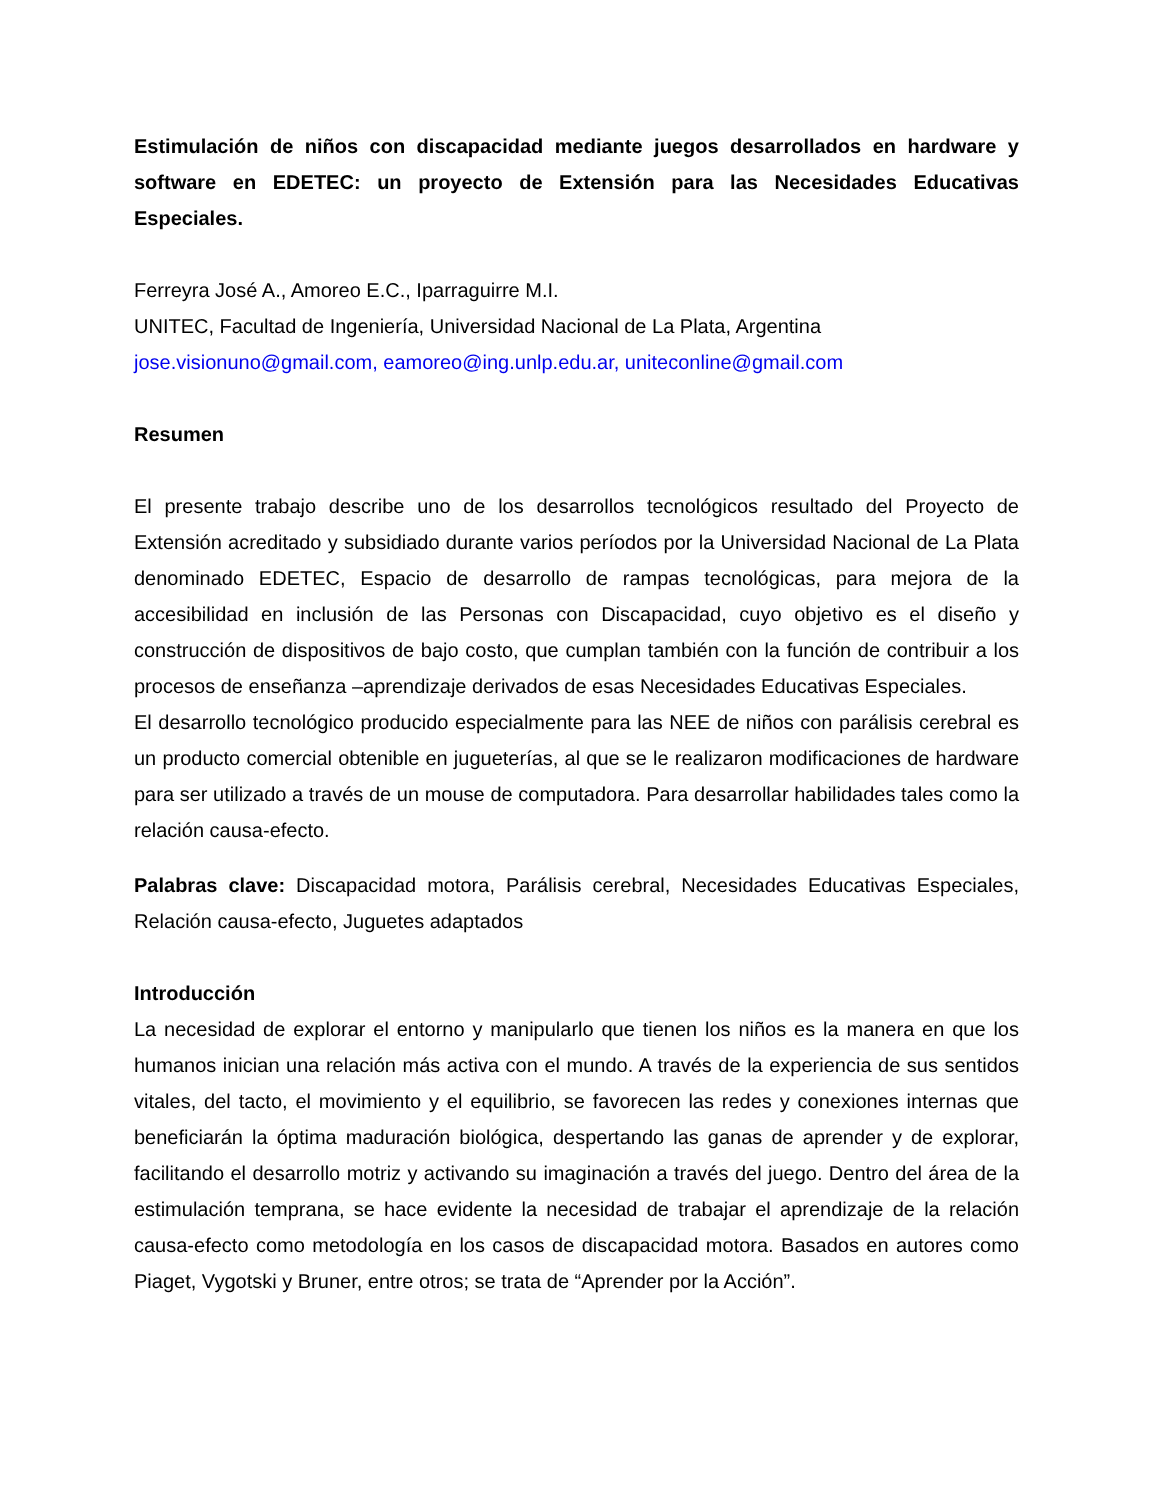Estimulación de niños con discapacidad mediante juegos desarrollados en hardware y software en EDETEC: un proyecto de Extensión para las Necesidades Educativas Especiales.
Ferreyra José A., Amoreo E.C., Iparraguirre M.I.
UNITEC, Facultad de Ingeniería, Universidad Nacional de La Plata, Argentina
jose.visionuno@gmail.com, eamoreo@ing.unlp.edu.ar, uniteconline@gmail.com
Resumen
El presente trabajo describe uno de los desarrollos tecnológicos resultado del Proyecto de Extensión acreditado y subsidiado durante varios períodos por la Universidad Nacional de La Plata denominado EDETEC, Espacio de desarrollo de rampas tecnológicas, para mejora de la accesibilidad en inclusión de las Personas con Discapacidad, cuyo objetivo es el diseño y construcción de dispositivos de bajo costo, que cumplan también con la función de contribuir a los procesos de enseñanza –aprendizaje derivados de esas Necesidades Educativas Especiales.
El desarrollo tecnológico producido especialmente para las NEE de niños con parálisis cerebral es un producto comercial obtenible en jugueterías, al que se le realizaron modificaciones de hardware para ser utilizado a través de un mouse de computadora. Para desarrollar habilidades tales como la relación causa-efecto.
Palabras clave: Discapacidad motora, Parálisis cerebral, Necesidades Educativas Especiales, Relación causa-efecto, Juguetes adaptados
Introducción
La necesidad de explorar el entorno y manipularlo que tienen los niños es la manera en que los humanos inician una relación más activa con el mundo. A través de la experiencia de sus sentidos vitales, del tacto, el movimiento y el equilibrio, se favorecen las redes y conexiones internas que beneficiarán la óptima maduración biológica, despertando las ganas de aprender y de explorar, facilitando el desarrollo motriz y activando su imaginación a través del juego. Dentro del área de la estimulación temprana, se hace evidente la necesidad de trabajar el aprendizaje de la relación causa-efecto como metodología en los casos de discapacidad motora. Basados en autores como Piaget, Vygotski y Bruner, entre otros; se trata de “Aprender por la Acción”.